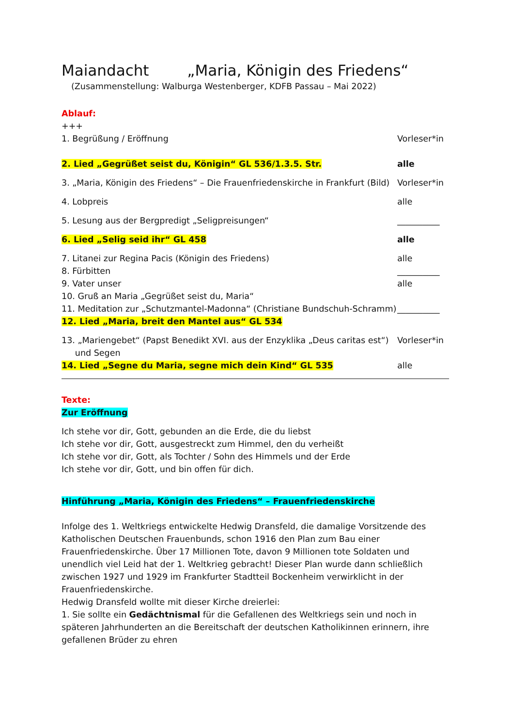Maiandacht „Maria, Königin des Friedens“
(Zusammenstellung: Walburga Westenberger, KDFB Passau – Mai 2022)
Ablauf:
+++
1. Begrüßung / Eröffnung Vorleser*in
2. Lied „Gegrüßet seist du, Königin“ GL 536/1.3.5. Str. alle
3. „Maria, Königin des Friedens“ – Die Frauenfriedenskirche in Frankfurt (Bild) Vorleser*in
4. Lobpreis alle
5. Lesung aus der Bergpredigt „Seligpreisungen“__________
6. Lied „Selig seid ihr“ GL 458 alle
7. Litanei zur Regina Pacis (Königin des Friedens) alle
8. Fürbitten __________
9. Vater unser alle
10. Gruß an Maria „Gegrüßet seist du, Maria“
11. Meditation zur „Schutzmantel-Madonna“ (Christiane Bundschuh-Schramm) __________
12. Lied „Maria, breit den Mantel aus“ GL 534
13. „Mariengebet“ (Papst Benedikt XVI. aus der Enzyklika „Deus caritas est“)
und Segen Vorleser*in
14. Lied „Segne du Maria, segne mich dein Kind“ GL 535 alle
Texte:
Zur Eröffnung
Ich stehe vor dir, Gott, gebunden an die Erde, die du liebst
Ich stehe vor dir, Gott, ausgestreckt zum Himmel, den du verheißt
Ich stehe vor dir, Gott, als Tochter / Sohn des Himmels und der Erde
Ich stehe vor dir, Gott, und bin offen für dich.
Hinführung „Maria, Königin des Friedens“ – Frauenfriedenskirche
Infolge des 1. Weltkriegs entwickelte Hedwig Dransfeld, die damalige Vorsitzende des Katholischen Deutschen Frauenbunds, schon 1916 den Plan zum Bau einer Frauenfriedenskirche. Über 17 Millionen Tote, davon 9 Millionen tote Soldaten und unendlich viel Leid hat der 1. Weltkrieg gebracht! Dieser Plan wurde dann schließlich zwischen 1927 und 1929 im Frankfurter Stadtteil Bockenheim verwirklicht in der Frauenfriedenskirche.
Hedwig Dransfeld wollte mit dieser Kirche dreierlei:
1. Sie sollte ein Gedächtnismal für die Gefallenen des Weltkriegs sein und noch in späteren Jahrhunderten an die Bereitschaft der deutschen Katholikinnen erinnern, ihre gefallenen Brüder zu ehren